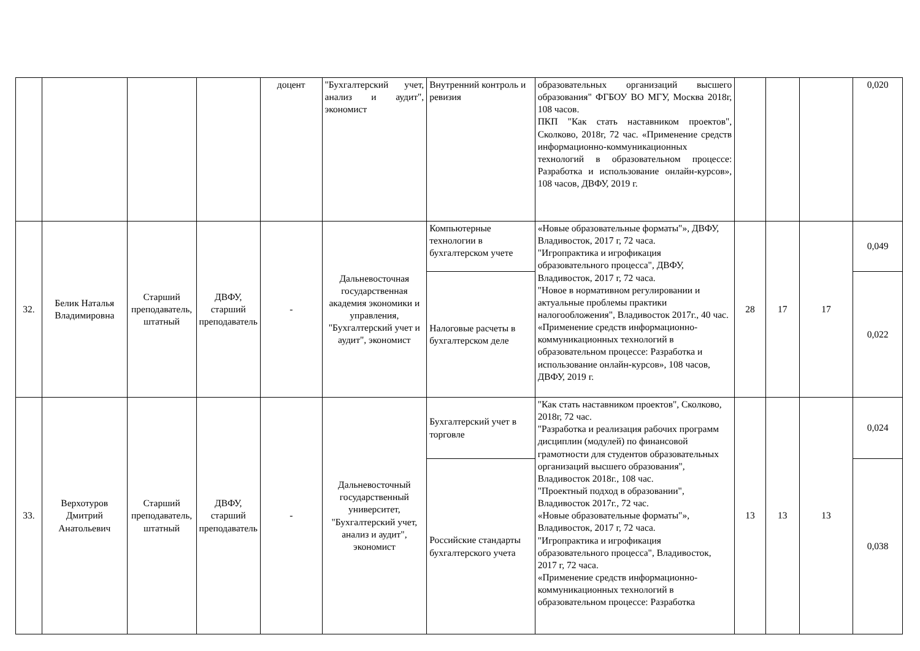| | | | | доцент | "Бухгалтерский учет, анализ и аудит", экономист | Внутренний контроль и ревизия | образовательных организаций высшего образования" ФГБОУ ВО МГУ, Москва 2018г, 108 часов. ПКП "Как стать наставником проектов", Сколково, 2018г, 72 час. «Применение средств информационно-коммуникационных технологий в образовательном процессе: Разработка и использование онлайн-курсов», 108 часов, ДВФУ, 2019 г. | | | | 0,020 |
| 32. | Белик Наталья Владимировна | Старший преподаватель, штатный | ДВФУ, старший преподаватель | - | Дальневосточная государственная академия экономики и управления, "Бухгалтерский учет и аудит", экономист | Компьютерные технологии в бухгалтерском учете | «Новые образовательные форматы"», ДВФУ, Владивосток, 2017 г, 72 часа. "Игропрактика и игрофикация образовательного процесса", ДВФУ, Владивосток, 2017 г, 72 часа. "Новое в нормативном регулировании и актуальные проблемы практики налогообложения", Владивосток 2017г., 40 час. «Применение средств информационно- коммуникационных технологий в образовательном процессе: Разработка и использование онлайн-курсов», 108 часов, ДВФУ, 2019 г. | 28 | 17 | 17 | 0,049 |
| | | | | | | Налоговые расчеты в бухгалтерском деле | | | | | 0,022 |
| 33. | Верхотуров Дмитрий Анатольевич | Старший преподаватель, штатный | ДВФУ, старший преподаватель | - | Дальневосточный государственный университет, "Бухгалтерский учет, анализ и аудит", экономист | Бухгалтерский учет в торговле | "Как стать наставником проектов", Сколково, 2018г, 72 час. "Разработка и реализация рабочих программ дисциплин (модулей) по финансовой грамотности для студентов образовательных организаций высшего образования", Владивосток 2018г., 108 час. "Проектный подход в образовании", Владивосток 2017г., 72 час. «Новые образовательные форматы"», Владивосток, 2017 г, 72 часа. "Игропрактика и игрофикация образовательного процесса", Владивосток, 2017 г, 72 часа. «Применение средств информационно-коммуникационных технологий в образовательном процессе: Разработка | 13 | 13 | 13 | 0,024 |
| | | | | | | Российские стандарты бухгалтерского учета | | | | | 0,038 |